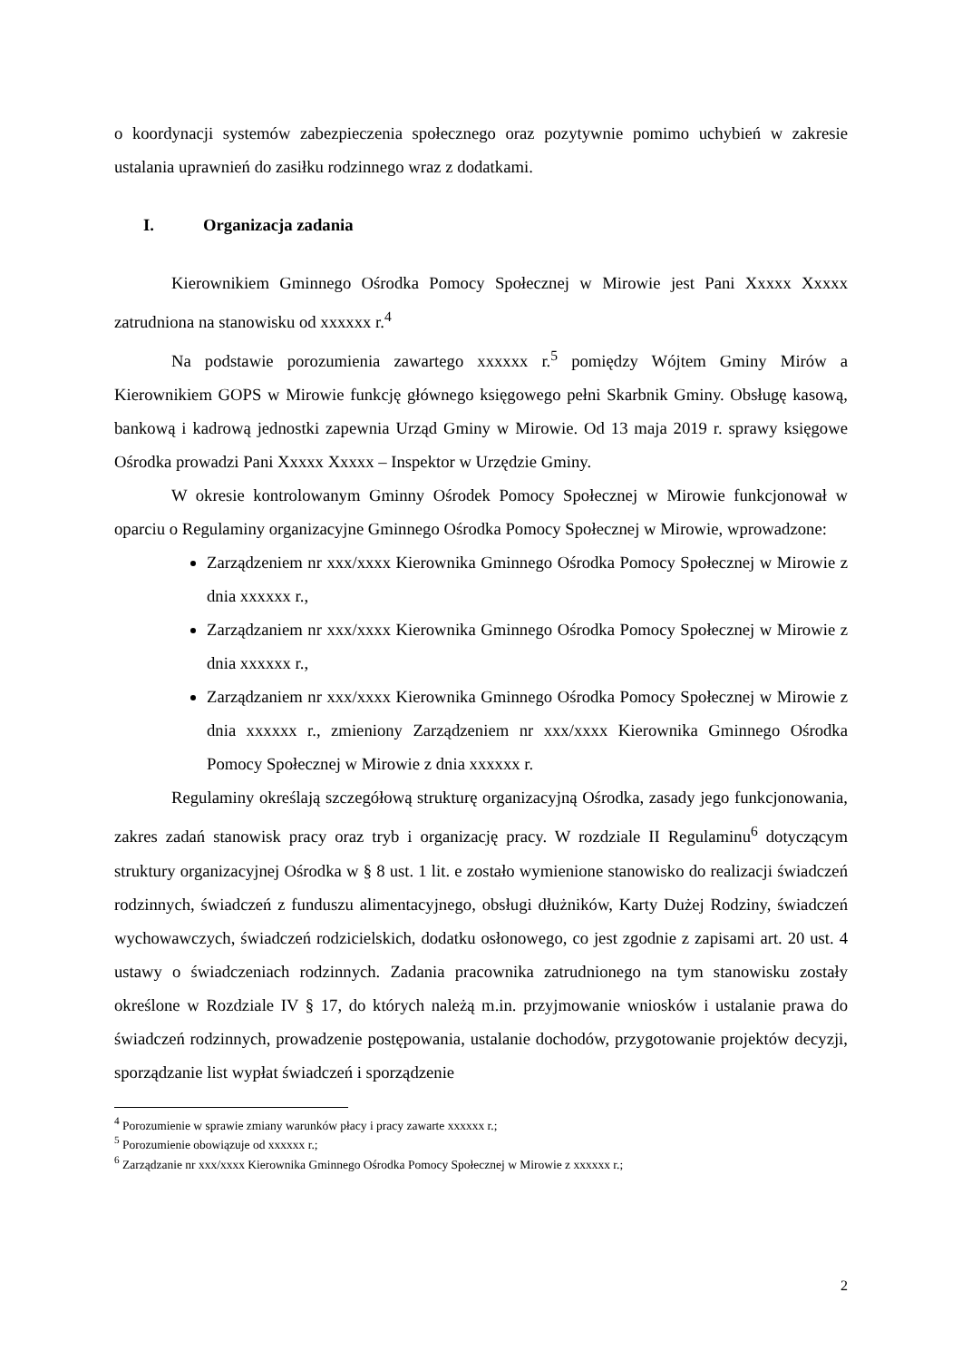o koordynacji systemów zabezpieczenia społecznego oraz pozytywnie pomimo uchybień w zakresie ustalania uprawnień do zasiłku rodzinnego wraz z dodatkami.
I. Organizacja zadania
Kierownikiem Gminnego Ośrodka Pomocy Społecznej w Mirowie jest Pani Xxxxx Xxxxx zatrudniona na stanowisku od xxxxxx r.<sup>4</sup>
Na podstawie porozumienia zawartego xxxxxx r.<sup>5</sup> pomiędzy Wójtem Gminy Mirów a Kierownikiem GOPS w Mirowie funkcję głównego księgowego pełni Skarbnik Gminy. Obsługę kasową, bankową i kadrową jednostki zapewnia Urząd Gminy w Mirowie. Od 13 maja 2019 r. sprawy księgowe Ośrodka prowadzi Pani Xxxxx Xxxxx – Inspektor w Urzędzie Gminy.
W okresie kontrolowanym Gminny Ośrodek Pomocy Społecznej w Mirowie funkcjonował w oparciu o Regulaminy organizacyjne Gminnego Ośrodka Pomocy Społecznej w Mirowie, wprowadzone:
Zarządzeniem nr xxx/xxxx Kierownika Gminnego Ośrodka Pomocy Społecznej w Mirowie z dnia xxxxxx r.,
Zarządzaniem nr xxx/xxxx Kierownika Gminnego Ośrodka Pomocy Społecznej w Mirowie z dnia xxxxxx r.,
Zarządzaniem nr xxx/xxxx Kierownika Gminnego Ośrodka Pomocy Społecznej w Mirowie z dnia xxxxxx r., zmieniony Zarządzeniem nr xxx/xxxx Kierownika Gminnego Ośrodka Pomocy Społecznej w Mirowie z dnia xxxxxx r.
Regulaminy określają szczegółową strukturę organizacyjną Ośrodka, zasady jego funkcjonowania, zakres zadań stanowisk pracy oraz tryb i organizację pracy. W rozdziale II Regulaminu<sup>6</sup> dotyczącym struktury organizacyjnej Ośrodka w § 8 ust. 1 lit. e zostało wymienione stanowisko do realizacji świadczeń rodzinnych, świadczeń z funduszu alimentacyjnego, obsługi dłużników, Karty Dużej Rodziny, świadczeń wychowawczych, świadczeń rodzicielskich, dodatku osłonowego, co jest zgodnie z zapisami art. 20 ust. 4 ustawy o świadczeniach rodzinnych. Zadania pracownika zatrudnionego na tym stanowisku zostały określone w Rozdziale IV § 17, do których należą m.in. przyjmowanie wniosków i ustalanie prawa do świadczeń rodzinnych, prowadzenie postępowania, ustalanie dochodów, przygotowanie projektów decyzji, sporządzanie list wypłat świadczeń i sporządzenie
<sup>4</sup> Porozumienie w sprawie zmiany warunków płacy i pracy zawarte xxxxxx r.;
<sup>5</sup> Porozumienie obowiązuje od xxxxxx r.;
<sup>6</sup> Zarządzanie nr xxx/xxxx Kierownika Gminnego Ośrodka Pomocy Społecznej w Mirowie z xxxxxx r.;
2